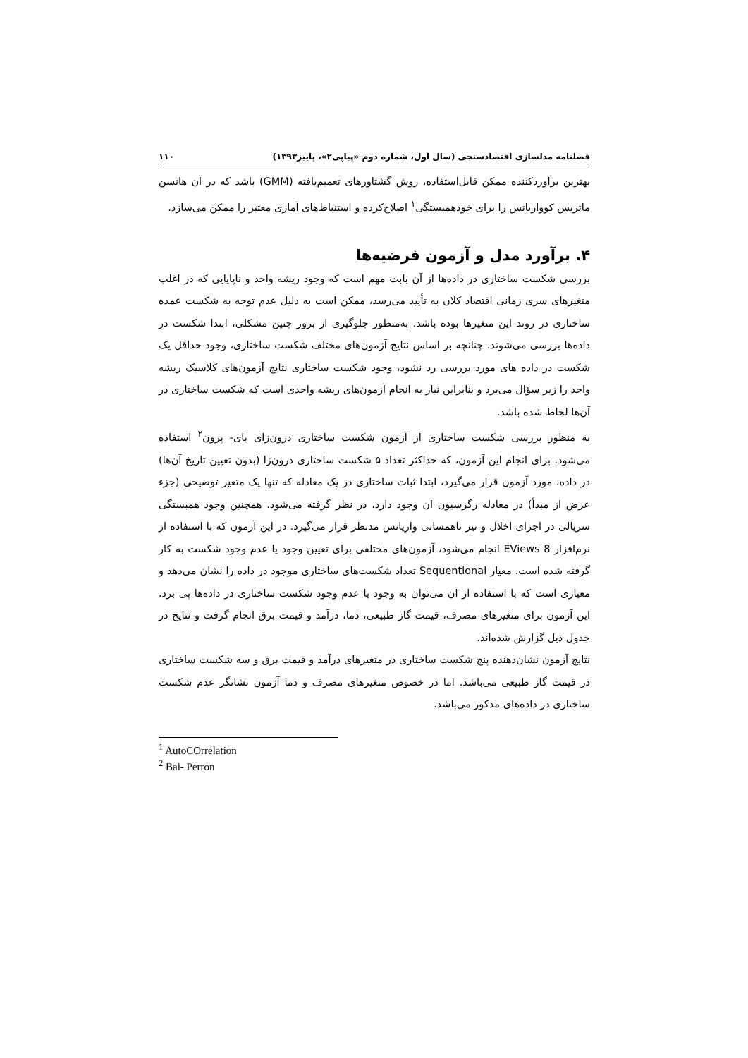فصلنامه مدلسازی اقتصادسنجی (سال اول، شماره دوم «پیاپی۲»، پاییز۱۳۹۳) ۱۱۰
بهترین برآوردکننده ممکن قابل‌استفاده، روش گشتاورهای تعمیم‌یافته (GMM) باشد که در آن هانسن ماتریس کوواریانس را برای خودهمبستگی<sup>۱</sup> اصلاح‌کرده و استنباط‌های آماری معتبر را ممکن می‌سازد.
۴. برآورد مدل و آزمون فرضیه‌ها
بررسی شکست ساختاری در داده‌ها از آن بابت مهم است که وجود ریشه واحد و ناپایایی که در اغلب متغیرهای سری زمانی اقتصاد کلان به تأیید می‌رسد، ممکن است به دلیل عدم توجه به شکست عمده ساختاری در روند این متغیرها بوده باشد. به‌منظور جلوگیری از بروز چنین مشکلی، ابتدا شکست در داده‌ها بررسی می‌شوند. چنانچه بر اساس نتایج آزمون‌های مختلف شکست ساختاری، وجود حداقل یک شکست در داده های مورد بررسی رد نشود، وجود شکست ساختاری نتایج آزمون‌های کلاسیک ریشه واحد را زیر سؤال می‌برد و بنابراین نیاز به انجام آزمون‌های ریشه واحدی است که شکست ساختاری در آن‌ها لحاظ شده باشد.
به منظور بررسی شکست ساختاری از آزمون شکست ساختاری درون‌زای بای- پرون<sup>۲</sup> استفاده می‌شود. برای انجام این آزمون، که حداکثر تعداد ۵ شکست ساختاری درون‌زا (بدون تعیین تاریخ آن‌ها) در داده، مورد آزمون قرار می‌گیرد، ابتدا ثبات ساختاری در یک معادله که تنها یک متغیر توضیحی (جزء عرض از مبدأ) در معادله رگرسیون آن وجود دارد، در نظر گرفته می‌شود. همچنین وجود همبستگی سریالی در اجزای اخلال و نیز ناهمسانی واریانس مدنظر قرار می‌گیرد. در این آزمون که با استفاده از نرم‌افزار EViews 8 انجام می‌شود، آزمون‌های مختلفی برای تعیین وجود یا عدم وجود شکست به کار گرفته شده است. معیار Sequentional تعداد شکست‌های ساختاری موجود در داده را نشان می‌دهد و معیاری است که با استفاده از آن می‌توان به وجود یا عدم وجود شکست ساختاری در داده‌ها پی برد. این آزمون برای متغیرهای مصرف، قیمت گاز طبیعی، دما، درآمد و قیمت برق انجام گرفت و نتایج در جدول ذیل گزارش شده‌اند.
نتایج آزمون نشان‌دهنده پنج شکست ساختاری در متغیرهای درآمد و قیمت برق و سه شکست ساختاری در قیمت گاز طبیعی می‌باشد. اما در خصوص متغیرهای مصرف و دما آزمون نشانگر عدم شکست ساختاری در داده‌های مذکور می‌باشد.
<sup>1</sup> AutoCOrrelation
<sup>2</sup> Bai- Perron